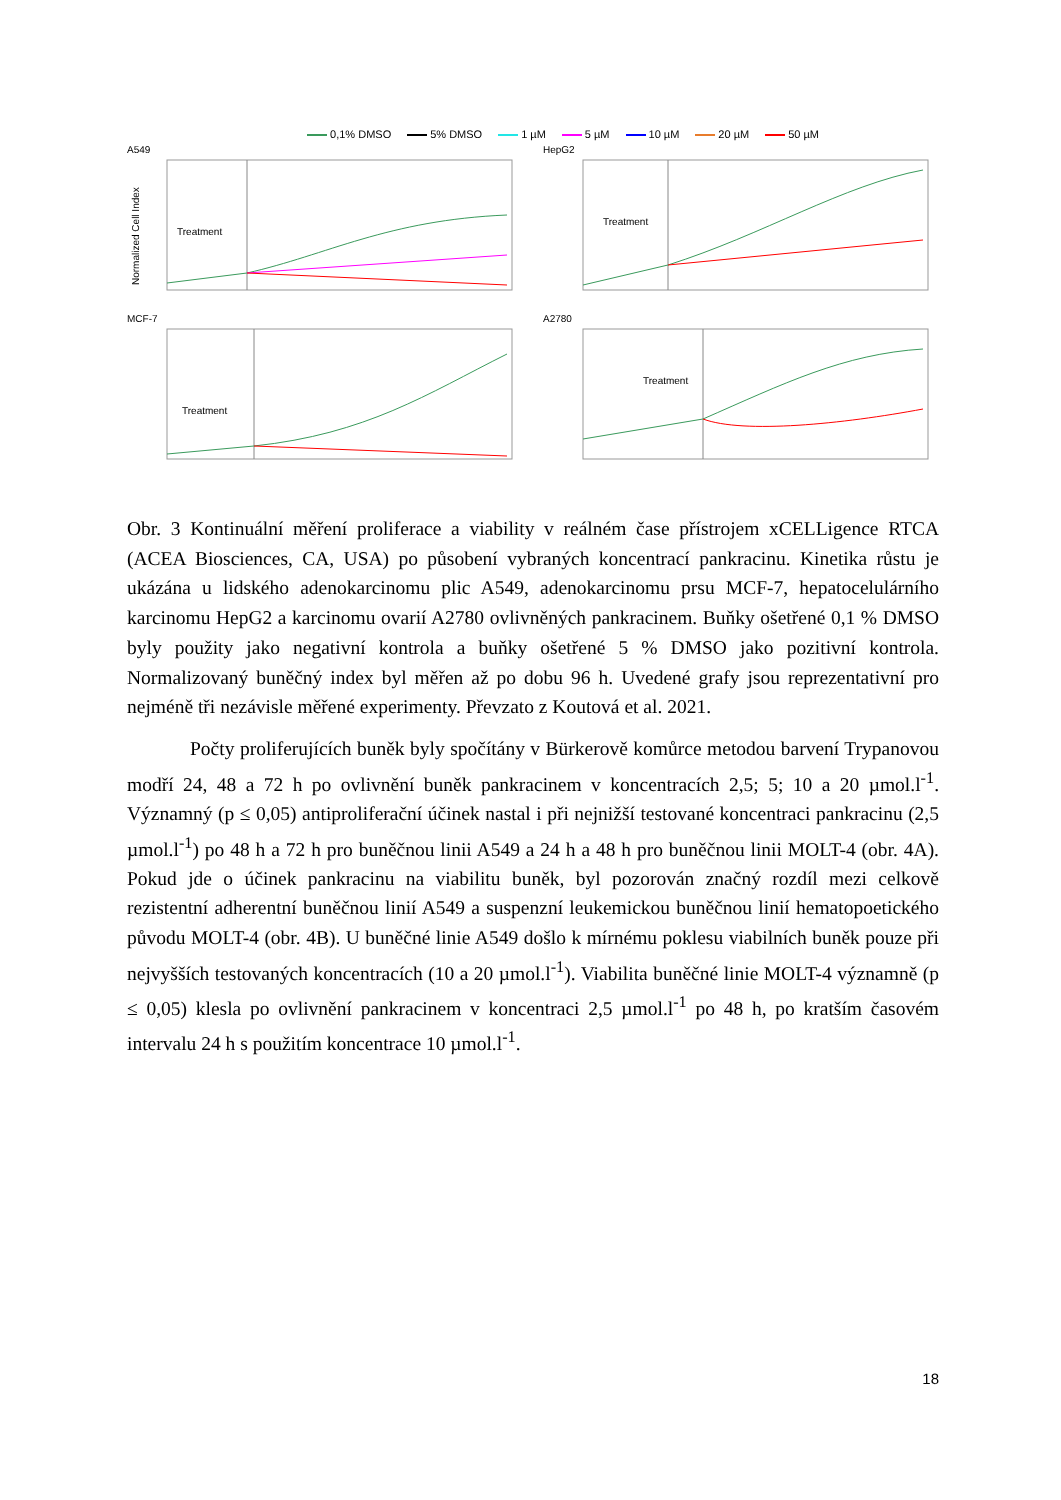0,1% DMSO 5% DMSO 1 µM 5 µM 10 µM 20 µM 50 µM
A549
Normalized Cell Index
Treatment
HepG2
Treatment
MCF-7
Treatment
A2780
Treatment
Obr. 3 Kontinuální měření proliferace a viability v reálném čase přístrojem xCELLigence RTCA (ACEA Biosciences, CA, USA) po působení vybraných koncentrací pankracinu. Kinetika růstu je ukázána u lidského adenokarcinomu plic A549, adenokarcinomu prsu MCF-7, hepatocelulárního karcinomu HepG2 a karcinomu ovarií A2780 ovlivněných pankracinem. Buňky ošetřené 0,1 % DMSO byly použity jako negativní kontrola a buňky ošetřené 5 % DMSO jako pozitivní kontrola. Normalizovaný buněčný index byl měřen až po dobu 96 h. Uvedené grafy jsou reprezentativní pro nejméně tři nezávisle měřené experimenty. Převzato z Koutová et al. 2021.
Počty proliferujících buněk byly spočítány v Bürkerově komůrce metodou barvení Trypanovou modří 24, 48 a 72 h po ovlivnění buněk pankracinem v koncentracích 2,5; 5; 10 a 20 µmol.l<sup>-1</sup>. Významný (p ≤ 0,05) antiproliferační účinek nastal i při nejnižší testované koncentraci pankracinu (2,5 µmol.l<sup>-1</sup>) po 48 h a 72 h pro buněčnou linii A549 a 24 h a 48 h pro buněčnou linii MOLT-4 (obr. 4A). Pokud jde o účinek pankracinu na viabilitu buněk, byl pozorován značný rozdíl mezi celkově rezistentní adherentní buněčnou linií A549 a suspenzní leukemickou buněčnou linií hematopoetického původu MOLT-4 (obr. 4B). U buněčné linie A549 došlo k mírnému poklesu viabilních buněk pouze při nejvyšších testovaných koncentracích (10 a 20 µmol.l<sup>-1</sup>). Viabilita buněčné linie MOLT-4 významně (p ≤ 0,05) klesla po ovlivnění pankracinem v koncentraci 2,5 µmol.l<sup>-1</sup> po 48 h, po kratším časovém intervalu 24 h s použitím koncentrace 10 µmol.l<sup>-1</sup>.
18